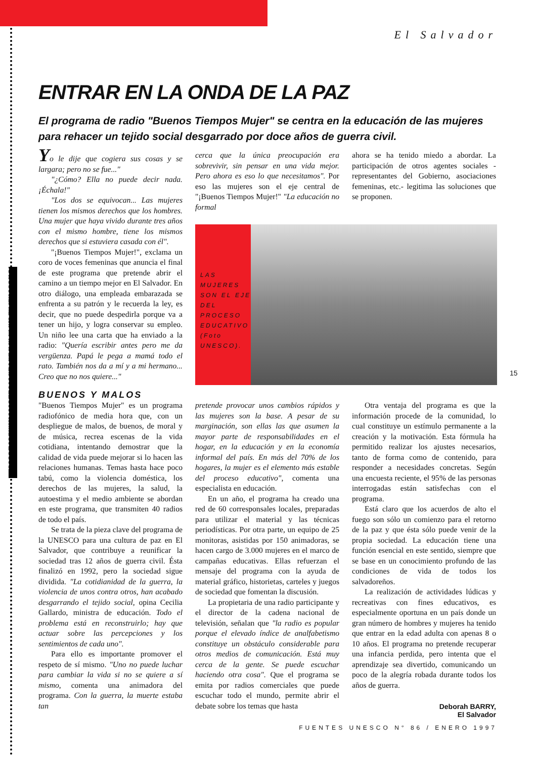TODOS LOS ARTÍCULOS PUEDEN SER LIBREMENTE REPRODUCIDOS
El Salvador
15
ENTRAR EN LA ONDA DE LA PAZ
El programa de radio "Buenos Tiempos Mujer" se centra en la educación de las mujeres para rehacer un tejido social desgarrado por doce años de guerra civil.
Yo le dije que cogiera sus cosas y se largara; pero no se fue..."
"¿Cómo? Ella no puede decir nada. ¡Échala!"
"Los dos se equivocan... Las mujeres tienen los mismos derechos que los hombres. Una mujer que haya vivido durante tres años con el mismo hombre, tiene los mismos derechos que si estuviera casada con él".
"¡Buenos Tiempos Mujer!", exclama un coro de voces femeninas que anuncia el final de este programa que pretende abrir el camino a un tiempo mejor en El Salvador. En otro diálogo, una empleada embarazada se enfrenta a su patrón y le recuerda la ley, es decir, que no puede despedirla porque va a tener un hijo, y logra conservar su empleo. Un niño lee una carta que ha enviado a la radio: "Quería escribir antes pero me da vergüenza. Papá le pega a mamá todo el rato. También nos da a mí y a mi hermano... Creo que no nos quiere..."
BUENOS Y MALOS
"Buenos Tiempos Mujer" es un programa radiofónico de media hora que, con un despliegue de malos, de buenos, de moral y de música, recrea escenas de la vida cotidiana, intentando demostrar que la calidad de vida puede mejorar si lo hacen las relaciones humanas. Temas hasta hace poco tabú, como la violencia doméstica, los derechos de las mujeres, la salud, la autoestima y el medio ambiente se abordan en este programa, que transmiten 40 radios de todo el país.
Se trata de la pieza clave del programa de la UNESCO para una cultura de paz en El Salvador, que contribuye a reunificar la sociedad tras 12 años de guerra civil. Ésta finalizó en 1992, pero la sociedad sigue dividida. "La cotidianidad de la guerra, la violencia de unos contra otros, han acabado desgarrando el tejido social, opina Cecilia Gallardo, ministra de educación. Todo el problema está en reconstruirlo; hay que actuar sobre las percepciones y los sentimientos de cada uno".
Para ello es importante promover el respeto de sí mismo. "Uno no puede luchar para cambiar la vida si no se quiere a sí mismo, comenta una animadora del programa. Con la guerra, la muerte estaba tan
cerca que la única preocupación era sobrevivir, sin pensar en una vida mejor. Pero ahora es eso lo que necesitamos". Por eso las mujeres son el eje central de "¡Buenos Tiempos Mujer!" "La educación no formal
ahora se ha tenido miedo a abordar. La participación de otros agentes sociales -representantes del Gobierno, asociaciones femeninas, etc.- legitima las soluciones que se proponen.
LAS MUJERES SON EL EJE DEL PROCESO EDUCATIVO (Foto UNESCO).
pretende provocar unos cambios rápidos y las mujeres son la base. A pesar de su marginación, son ellas las que asumen la mayor parte de responsabilidades en el hogar, en la educación y en la economía informal del país. En más del 70% de los hogares, la mujer es el elemento más estable del proceso educativo", comenta una especialista en educación.
En un año, el programa ha creado una red de 60 corresponsales locales, preparadas para utilizar el material y las técnicas periodísticas. Por otra parte, un equipo de 25 monitoras, asistidas por 150 animadoras, se hacen cargo de 3.000 mujeres en el marco de campañas educativas. Ellas refuerzan el mensaje del programa con la ayuda de material gráfico, historietas, carteles y juegos de sociedad que fomentan la discusión.
La propietaria de una radio participante y el director de la cadena nacional de televisión, señalan que "la radio es popular porque el elevado índice de analfabetismo constituye un obstáculo considerable para otros medios de comunicación. Está muy cerca de la gente. Se puede escuchar haciendo otra cosa". Que el programa se emita por radios comerciales que puede escuchar todo el mundo, permite abrir el debate sobre los temas que hasta
Otra ventaja del programa es que la información procede de la comunidad, lo cual constituye un estímulo permanente a la creación y la motivación. Esta fórmula ha permitido realizar los ajustes necesarios, tanto de forma como de contenido, para responder a necesidades concretas. Según una encuesta reciente, el 95% de las personas interrogadas están satisfechas con el programa.
Está claro que los acuerdos de alto el fuego son sólo un comienzo para el retorno de la paz y que ésta sólo puede venir de la propia sociedad. La educación tiene una función esencial en este sentido, siempre que se base en un conocimiento profundo de las condiciones de vida de todos los salvadoreños.
La realización de actividades lúdicas y recreativas con fines educativos, es especialmente oportuna en un país donde un gran número de hombres y mujeres ha tenido que entrar en la edad adulta con apenas 8 o 10 años. El programa no pretende recuperar una infancia perdida, pero intenta que el aprendizaje sea divertido, comunicando un poco de la alegría robada durante todos los años de guerra.
Deborah BARRY,
El Salvador
FUENTES UNESCO N° 86 / ENERO 1997